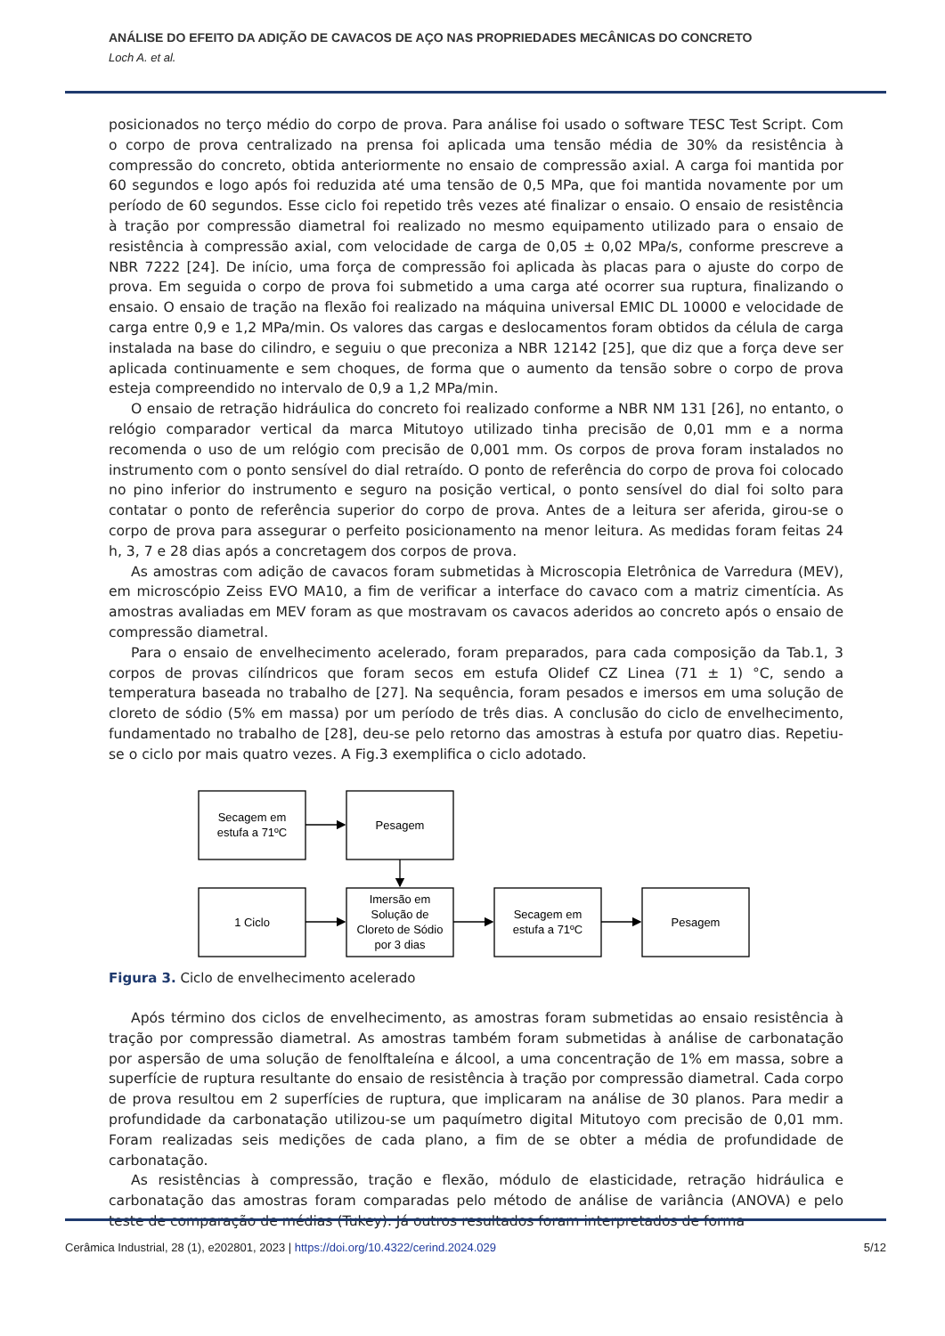ANÁLISE DO EFEITO DA ADIÇÃO DE CAVACOS DE AÇO NAS PROPRIEDADES MECÂNICAS DO CONCRETO
Loch A. et al.
posicionados no terço médio do corpo de prova. Para análise foi usado o software TESC Test Script. Com o corpo de prova centralizado na prensa foi aplicada uma tensão média de 30% da resistência à compressão do concreto, obtida anteriormente no ensaio de compressão axial. A carga foi mantida por 60 segundos e logo após foi reduzida até uma tensão de 0,5 MPa, que foi mantida novamente por um período de 60 segundos. Esse ciclo foi repetido três vezes até finalizar o ensaio. O ensaio de resistência à tração por compressão diametral foi realizado no mesmo equipamento utilizado para o ensaio de resistência à compressão axial, com velocidade de carga de 0,05 ± 0,02 MPa/s, conforme prescreve a NBR 7222 [24]. De início, uma força de compressão foi aplicada às placas para o ajuste do corpo de prova. Em seguida o corpo de prova foi submetido a uma carga até ocorrer sua ruptura, finalizando o ensaio. O ensaio de tração na flexão foi realizado na máquina universal EMIC DL 10000 e velocidade de carga entre 0,9 e 1,2 MPa/min. Os valores das cargas e deslocamentos foram obtidos da célula de carga instalada na base do cilindro, e seguiu o que preconiza a NBR 12142 [25], que diz que a força deve ser aplicada continuamente e sem choques, de forma que o aumento da tensão sobre o corpo de prova esteja compreendido no intervalo de 0,9 a 1,2 MPa/min.
O ensaio de retração hidráulica do concreto foi realizado conforme a NBR NM 131 [26], no entanto, o relógio comparador vertical da marca Mitutoyo utilizado tinha precisão de 0,01 mm e a norma recomenda o uso de um relógio com precisão de 0,001 mm. Os corpos de prova foram instalados no instrumento com o ponto sensível do dial retraído. O ponto de referência do corpo de prova foi colocado no pino inferior do instrumento e seguro na posição vertical, o ponto sensível do dial foi solto para contatar o ponto de referência superior do corpo de prova. Antes de a leitura ser aferida, girou-se o corpo de prova para assegurar o perfeito posicionamento na menor leitura. As medidas foram feitas 24 h, 3, 7 e 28 dias após a concretagem dos corpos de prova.
As amostras com adição de cavacos foram submetidas à Microscopia Eletrônica de Varredura (MEV), em microscópio Zeiss EVO MA10, a fim de verificar a interface do cavaco com a matriz cimentícia. As amostras avaliadas em MEV foram as que mostravam os cavacos aderidos ao concreto após o ensaio de compressão diametral.
Para o ensaio de envelhecimento acelerado, foram preparados, para cada composição da Tab.1, 3 corpos de provas cilíndricos que foram secos em estufa Olidef CZ Linea (71 ± 1) °C, sendo a temperatura baseada no trabalho de [27]. Na sequência, foram pesados e imersos em uma solução de cloreto de sódio (5% em massa) por um período de três dias. A conclusão do ciclo de envelhecimento, fundamentado no trabalho de [28], deu-se pelo retorno das amostras à estufa por quatro dias. Repetiu-se o ciclo por mais quatro vezes. A Fig.3 exemplifica o ciclo adotado.
Secagem em
estufa a 71ºC
Pesagem
1 Ciclo
Imersão em
Solução de
Cloreto de Sódio
por 3 dias
Secagem em
estufa a 71ºC
Pesagem
Figura 3. Ciclo de envelhecimento acelerado
Após término dos ciclos de envelhecimento, as amostras foram submetidas ao ensaio resistência à tração por compressão diametral. As amostras também foram submetidas à análise de carbonatação por aspersão de uma solução de fenolftaleína e álcool, a uma concentração de 1% em massa, sobre a superfície de ruptura resultante do ensaio de resistência à tração por compressão diametral. Cada corpo de prova resultou em 2 superfícies de ruptura, que implicaram na análise de 30 planos. Para medir a profundidade da carbonatação utilizou-se um paquímetro digital Mitutoyo com precisão de 0,01 mm. Foram realizadas seis medições de cada plano, a fim de se obter a média de profundidade de carbonatação.
As resistências à compressão, tração e flexão, módulo de elasticidade, retração hidráulica e carbonatação das amostras foram comparadas pelo método de análise de variância (ANOVA) e pelo teste de comparação de médias (Tukey). Já outros resultados foram interpretados de forma
Cerâmica Industrial, 28 (1), e202801, 2023 | https://doi.org/10.4322/cerind.2024.029 5/12